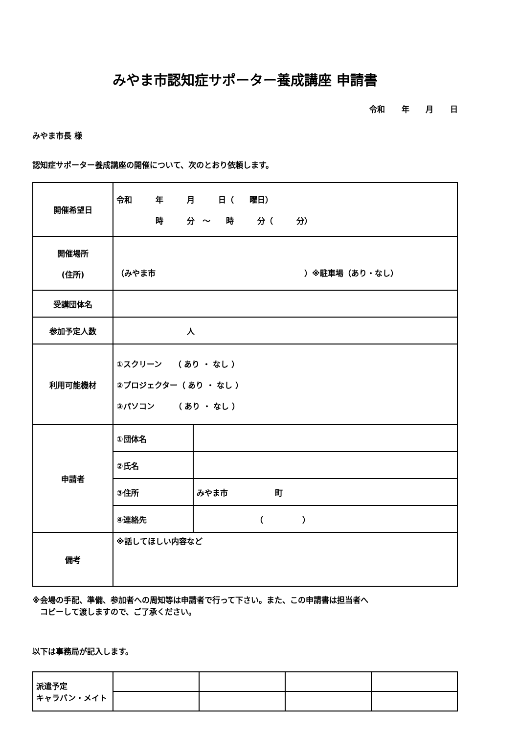みやま市認知症サポーター養成講座 申請書
令和 年 月 日
みやま市長 様
認知症サポーター養成講座の開催について、次のとおり依頼します。
| 開催希望日 | 令和 年 月 日（ 曜日） 時 分 ～ 時 分（ 分） | |
| 開催場所 (住所) | （みやま市 ）※駐車場（あり・なし） | |
| 受講団体名 | | |
| 参加予定人数 | 人 | |
| 利用可能機材 | ①スクリーン （ あり ・ なし ） ②プロジェクター（ あり ・ なし ） ③パソコン （ あり ・ なし ） | |
| 申請者 | ①団体名 | |
| | ②氏名 | |
| | ③住所 | みやま市 町 |
| | ④連絡先 | （ ） |
| 備考 | ※話してほしい内容など | |
※会場の手配、準備、参加者への周知等は申請者で行って下さい。また、この申請書は担当者へ
　コピーして渡しますので、ご了承ください。
以下は事務局が記入します。
| 派遣予定 キャラバン・メイト | | | | |